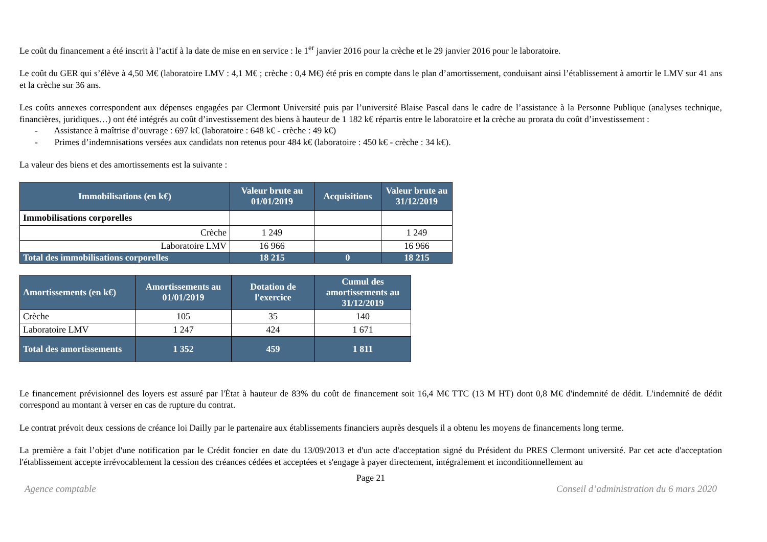Le coût du financement a été inscrit à l’actif à la date de mise en en service : le 1<sup>er</sup> janvier 2016 pour la crèche et le 29 janvier 2016 pour le laboratoire.
Le coût du GER qui s’élève à 4,50 M€ (laboratoire LMV : 4,1 M€ ; crèche : 0,4 M€) été pris en compte dans le plan d’amortissement, conduisant ainsi l’établissement à amortir le LMV sur 41 ans et la crèche sur 36 ans.
Les coûts annexes correspondent aux dépenses engagées par Clermont Université puis par l’université Blaise Pascal dans le cadre de l’assistance à la Personne Publique (analyses technique, financières, juridiques…) ont été intégrés au coût d’investissement des biens à hauteur de 1 182 k€ répartis entre le laboratoire et la crèche au prorata du coût d’investissement :
- Assistance à maîtrise d’ouvrage : 697 k€ (laboratoire : 648 k€ - crèche : 49 k€)
- Primes d’indemnisations versées aux candidats non retenus pour 484 k€ (laboratoire : 450 k€ - crèche : 34 k€).
La valeur des biens et des amortissements est la suivante :
| Immobilisations (en k€) | Valeur brute au 01/01/2019 | Acquisitions | Valeur brute au 31/12/2019 |
| --- | --- | --- | --- |
| Immobilisations corporelles | | | |
| Crèche | 1 249 | | 1 249 |
| Laboratoire LMV | 16 966 | | 16 966 |
| Total des immobilisations corporelles | 18 215 | 0 | 18 215 |
| Amortissements (en k€) | Amortissements au 01/01/2019 | Dotation de l'exercice | Cumul des amortissements au 31/12/2019 |
| --- | --- | --- | --- |
| Crèche | 105 | 35 | 140 |
| Laboratoire LMV | 1 247 | 424 | 1 671 |
| Total des amortissements | 1 352 | 459 | 1 811 |
Le financement prévisionnel des loyers est assuré par l'État à hauteur de 83% du coût de financement soit 16,4 M€ TTC (13 M HT) dont 0,8 M€ d'indemnité de dédit. L'indemnité de dédit correspond au montant à verser en cas de rupture du contrat.
Le contrat prévoit deux cessions de créance loi Dailly par le partenaire aux établissements financiers auprès desquels il a obtenu les moyens de financements long terme.
La première a fait l’objet d'une notification par le Crédit foncier en date du 13/09/2013 et d'un acte d'acceptation signé du Président du PRES Clermont université. Par cet acte d'acceptation l'établissement accepte irrévocablement la cession des créances cédées et acceptées et s'engage à payer directement, intégralement et inconditionnellement au
Page 21
Agence comptable Conseil d’administration du 6 mars 2020